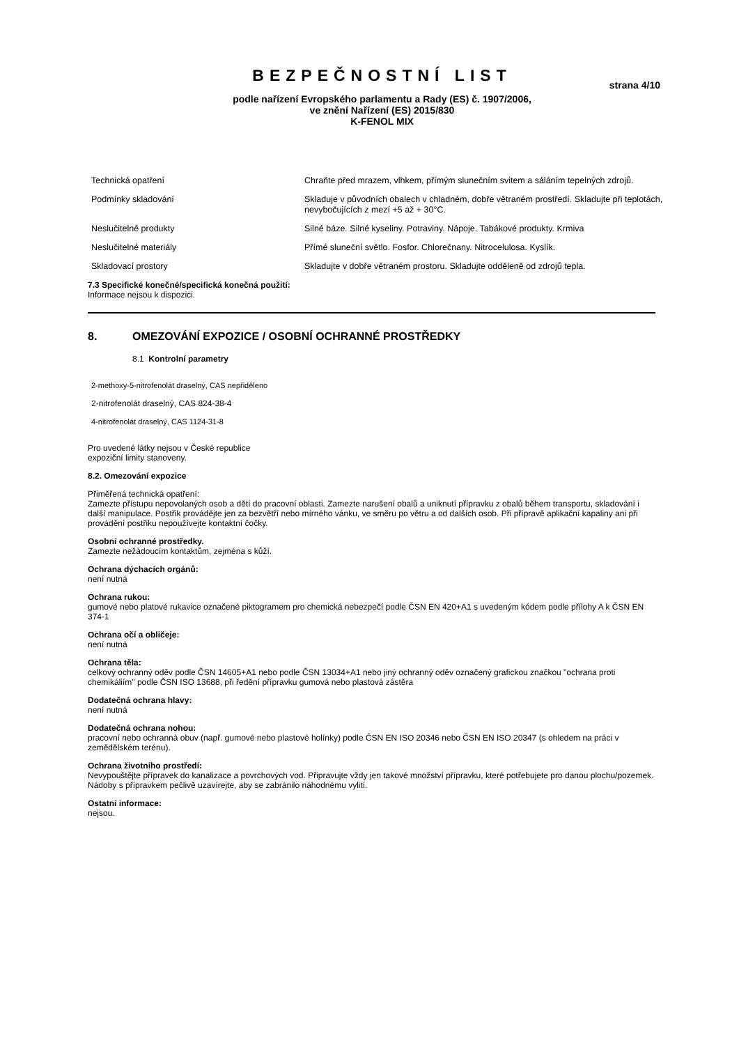BEZPEČNOSTNÍ LIST
strana 4/10
podle nařízení Evropského parlamentu a Rady (ES) č. 1907/2006,
ve znění Nařízení (ES) 2015/830
K-FENOL MIX
| Technická opatření | Chraňte před mrazem, vlhkem, přímým slunečním svitem a sáláním tepelných zdrojů. |
| Podmínky skladování | Skladuje v původních obalech v chladném, dobře větraném prostředí. Skladujte při teplotách, nevybočujících z mezí +5 až + 30°C. |
| Neslučitelné produkty | Silné báze. Silné kyseliny. Potraviny. Nápoje. Tabákové produkty. Krmiva |
| Neslučitelné materiály | Přímé sluneční světlo. Fosfor. Chlorečnany. Nitrocelulosa. Kyslík. |
| Skladovací prostory | Skladujte v dobře větraném prostoru. Skladujte odděleně od zdrojů tepla. |
7.3 Specifické konečné/specifická konečná použití:
Informace nejsou k dispozici.
8. OMEZOVÁNÍ EXPOZICE / OSOBNÍ OCHRANNÉ PROSTŘEDKY
8.1 Kontrolní parametry
2-methoxy-5-nitrofenolát draselný, CAS nepřiděleno
2-nitrofenolát draselný, CAS 824-38-4
4-nitrofenolát draselný, CAS 1124-31-8
Pro uvedené látky nejsou v České republice
expoziční limity stanoveny.
8.2. Omezování expozice
Přiměřená technická opatření:
Zamezte přístupu nepovolaných osob a dětí do pracovní oblasti. Zamezte narušení obalů a uniknutí přípravku z obalů během transportu, skladování i další manipulace. Postřik provádějte jen za bezvětří nebo mírného vánku, ve směru po větru a od dalších osob. Při přípravě aplikační kapaliny ani při provádění postřiku nepoužívejte kontaktní čočky.
Osobní ochranné prostředky.
Zamezte nežádoucím kontaktům, zejména s kůží.
Ochrana dýchacích orgánů:
není nutná
Ochrana rukou:
gumové nebo platové rukavice označené piktogramem pro chemická nebezpečí podle ČSN EN 420+A1 s uvedeným kódem podle přílohy A k ČSN EN 374-1
Ochrana očí a obličeje:
není nutná
Ochrana těla:
celkový ochranný oděv podle ČSN 14605+A1 nebo podle ČSN 13034+A1 nebo jiný ochranný oděv označený grafickou značkou "ochrana proti chemikáliím" podle ČSN ISO 13688, při ředění přípravku gumová nebo plastová zástěra
Dodatečná ochrana hlavy:
není nutná
Dodatečná ochrana nohou:
pracovní nebo ochranná obuv (např. gumové nebo plastové holínky) podle ČSN EN ISO 20346 nebo ČSN EN ISO 20347 (s ohledem na práci v zemědělském terénu).
Ochrana životního prostředí:
Nevypouštějte přípravek do kanalizace a povrchových vod. Připravujte vždy jen takové množství přípravku, které potřebujete pro danou plochu/pozemek. Nádoby s přípravkem pečlivě uzavírejte, aby se zabránilo náhodnému vylití.
Ostatní informace:
nejsou.